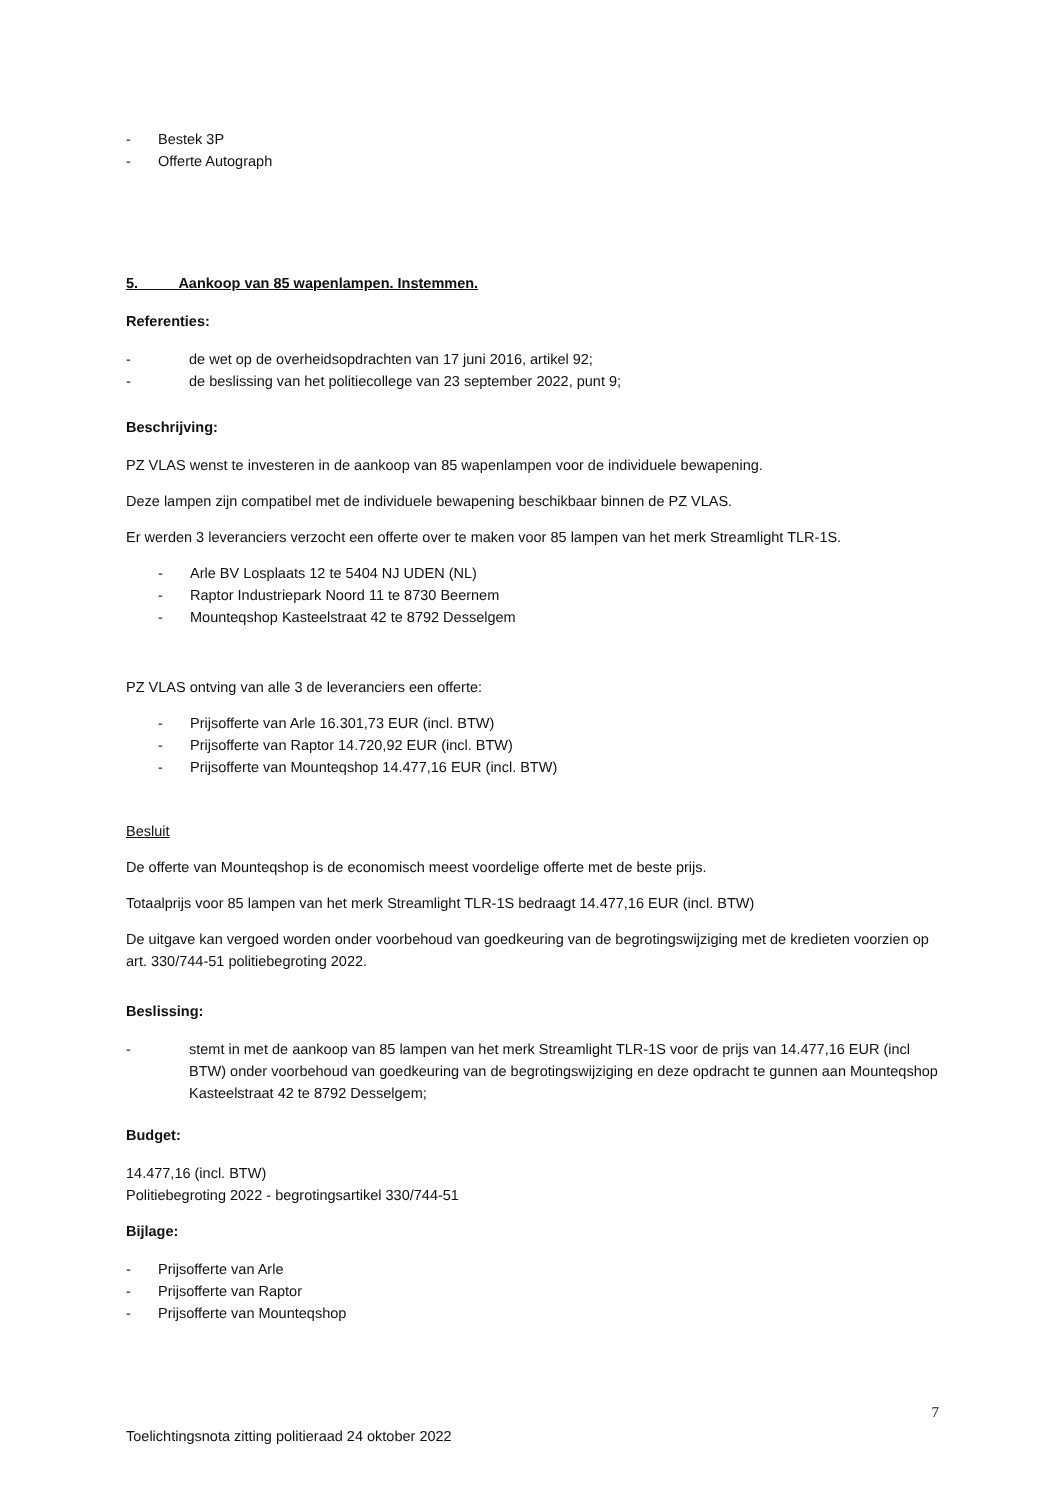- Bestek 3P
- Offerte Autograph
5. Aankoop van 85 wapenlampen. Instemmen.
Referenties:
- de wet op de overheidsopdrachten van 17 juni 2016, artikel 92;
- de beslissing van het politiecollege van 23 september 2022, punt 9;
Beschrijving:
PZ VLAS wenst te investeren in de aankoop van 85 wapenlampen voor de individuele bewapening.
Deze lampen zijn compatibel met de individuele bewapening beschikbaar binnen de PZ VLAS.
Er werden 3 leveranciers verzocht een offerte over te maken voor 85 lampen van het merk Streamlight TLR-1S.
- Arle BV Losplaats 12 te 5404 NJ UDEN (NL)
- Raptor Industriepark Noord 11 te 8730 Beernem
- Mounteqshop Kasteelstraat 42 te 8792 Desselgem
PZ VLAS ontving van alle 3 de leveranciers een offerte:
- Prijsofferte van Arle 16.301,73 EUR (incl. BTW)
- Prijsofferte van Raptor 14.720,92 EUR (incl. BTW)
- Prijsofferte van Mounteqshop 14.477,16 EUR (incl. BTW)
Besluit
De offerte van Mounteqshop is de economisch meest voordelige offerte met de beste prijs.
Totaalprijs voor 85 lampen van het merk Streamlight TLR-1S bedraagt 14.477,16 EUR (incl. BTW)
De uitgave kan vergoed worden onder voorbehoud van goedkeuring van de begrotingswijziging met de kredieten voorzien op art. 330/744-51 politiebegroting 2022.
Beslissing:
- stemt in met de aankoop van 85 lampen van het merk Streamlight TLR-1S voor de prijs van 14.477,16 EUR (incl BTW) onder voorbehoud van goedkeuring van de begrotingswijziging en deze opdracht te gunnen aan Mounteqshop Kasteelstraat 42 te 8792 Desselgem;
Budget:
14.477,16 (incl. BTW)
Politiebegroting 2022 - begrotingsartikel 330/744-51
Bijlage:
- Prijsofferte van Arle
- Prijsofferte van Raptor
- Prijsofferte van Mounteqshop
7
Toelichtingsnota zitting politieraad 24 oktober 2022